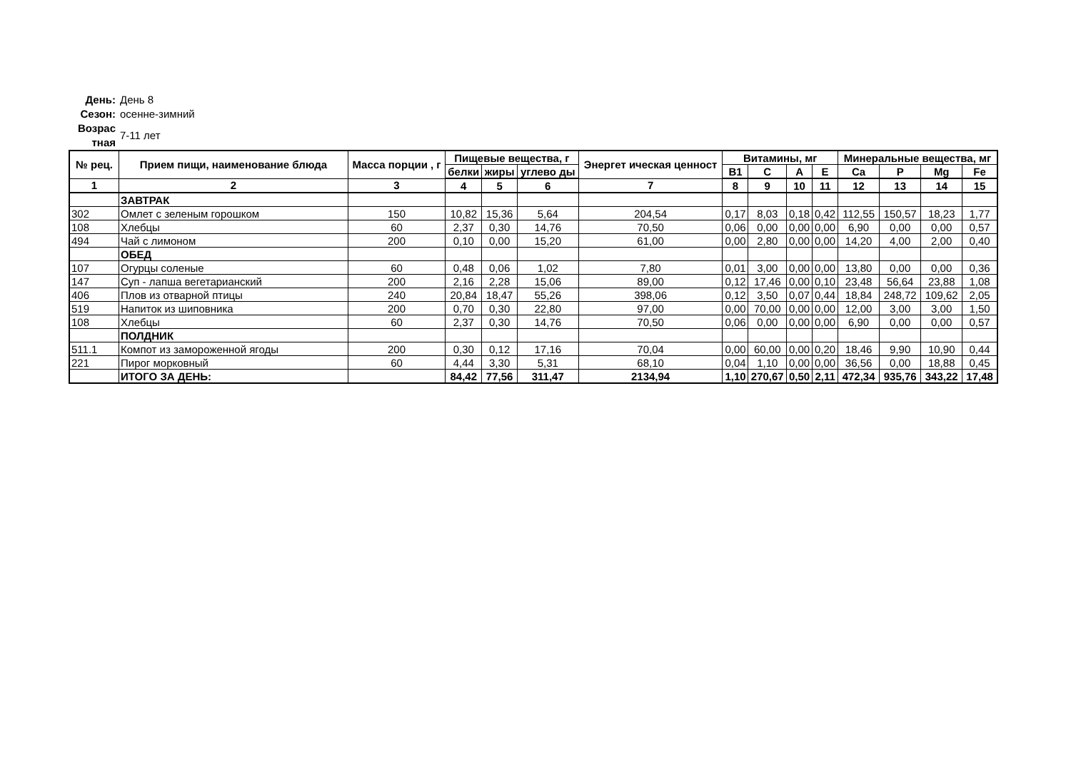День: День 8
Сезон: осенне-зимний
Возрас тная 7-11 лет
| № рец. | Прием пищи, наименование блюда | Масса порции , г | Пищевые вещества, г | | | Энергет ическая ценност | Витамины, мг | | | | Минеральные вещества, мг | | | |
| --- | --- | --- | --- | --- | --- | --- | --- | --- | --- | --- | --- | --- | --- | --- |
| | | | белки | жиры | углево ды | | B1 | C | A | E | Ca | P | Mg | Fe |
| 1 | 2 | 3 | 4 | 5 | 6 | 7 | 8 | 9 | 10 | 11 | 12 | 13 | 14 | 15 |
| | ЗАВТРАК | | | | | | | | | | | | | |
| 302 | Омлет с зеленым горошком | 150 | 10,82 | 15,36 | 5,64 | 204,54 | 0,17 | 8,03 | 0,18 | 0,42 | 112,55 | 150,57 | 18,23 | 1,77 |
| 108 | Хлебцы | 60 | 2,37 | 0,30 | 14,76 | 70,50 | 0,06 | 0,00 | 0,00 | 0,00 | 6,90 | 0,00 | 0,00 | 0,57 |
| 494 | Чай с лимоном | 200 | 0,10 | 0,00 | 15,20 | 61,00 | 0,00 | 2,80 | 0,00 | 0,00 | 14,20 | 4,00 | 2,00 | 0,40 |
| | ОБЕД | | | | | | | | | | | | | |
| 107 | Огурцы соленые | 60 | 0,48 | 0,06 | 1,02 | 7,80 | 0,01 | 3,00 | 0,00 | 0,00 | 13,80 | 0,00 | 0,00 | 0,36 |
| 147 | Суп - лапша вегетарианский | 200 | 2,16 | 2,28 | 15,06 | 89,00 | 0,12 | 17,46 | 0,00 | 0,10 | 23,48 | 56,64 | 23,88 | 1,08 |
| 406 | Плов из отварной птицы | 240 | 20,84 | 18,47 | 55,26 | 398,06 | 0,12 | 3,50 | 0,07 | 0,44 | 18,84 | 248,72 | 109,62 | 2,05 |
| 519 | Напиток из шиповника | 200 | 0,70 | 0,30 | 22,80 | 97,00 | 0,00 | 70,00 | 0,00 | 0,00 | 12,00 | 3,00 | 3,00 | 1,50 |
| 108 | Хлебцы | 60 | 2,37 | 0,30 | 14,76 | 70,50 | 0,06 | 0,00 | 0,00 | 0,00 | 6,90 | 0,00 | 0,00 | 0,57 |
| | ПОЛДНИК | | | | | | | | | | | | | |
| 511.1 | Компот из замороженной ягоды | 200 | 0,30 | 0,12 | 17,16 | 70,04 | 0,00 | 60,00 | 0,00 | 0,20 | 18,46 | 9,90 | 10,90 | 0,44 |
| 221 | Пирог морковный | 60 | 4,44 | 3,30 | 5,31 | 68,10 | 0,04 | 1,10 | 0,00 | 0,00 | 36,56 | 0,00 | 18,88 | 0,45 |
| | ИТОГО ЗА ДЕНЬ: | | 84,42 | 77,56 | 311,47 | 2134,94 | 1,10 | 270,67 | 0,50 | 2,11 | 472,34 | 935,76 | 343,22 | 17,48 |